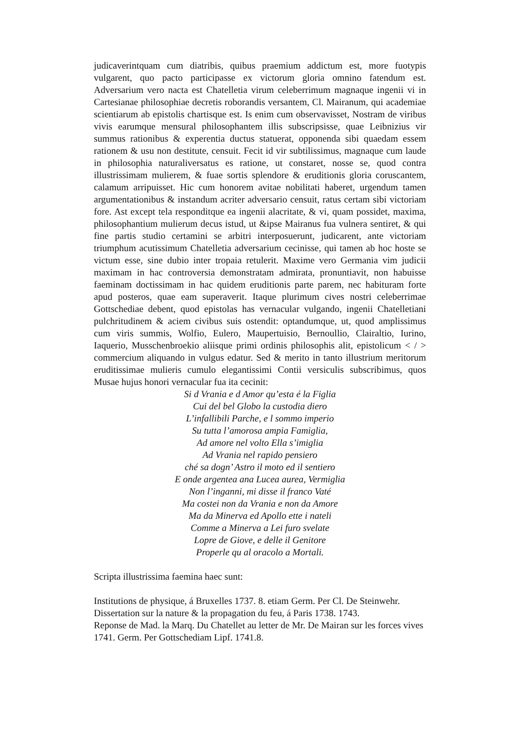judicaverintquam cum diatribis, quibus praemium addictum est, more fuotypis vulgarent, quo pacto participasse ex victorum gloria omnino fatendum est. Adversarium vero nacta est Chatelletia virum celeberrimum magnaque ingenii vi in Cartesianae philosophiae decretis roborandis versantem, Cl. Mairanum, qui academiae scientiarum ab epistolis chartisque est. Is enim cum observavisset, Nostram de viribus vivis earumque mensural philosophantem illis subscripsisse, quae Leibnizius vir summus rationibus & experentia ductus statuerat, opponenda sibi quaedam essem rationem & usu non destitute, censuit. Fecit id vir subtilissimus, magnaque cum laude in philosophia naturaliversatus es ratione, ut constaret, nosse se, quod contra illustrissimam mulierem, & fuae sortis splendore & eruditionis gloria coruscantem, calamum arripuisset. Hic cum honorem avitae nobilitati haberet, urgendum tamen argumentationibus & instandum acriter adversario censuit, ratus certam sibi victoriam fore. Ast except tela responditque ea ingenii alacritate, & vi, quam possidet, maxima, philosophantium mulierum decus istud, ut &ipse Mairanus fua vulnera sentiret, & qui fine partis studio certamini se arbitri interposuerunt, judicarent, ante victoriam triumphum acutissimum Chatelletia adversarium cecinisse, qui tamen ab hoc hoste se victum esse, sine dubio inter tropaia retulerit. Maxime vero Germania vim judicii maximam in hac controversia demonstratam admirata, pronuntiavit, non habuisse faeminam doctissimam in hac quidem eruditionis parte parem, nec habituram forte apud posteros, quae eam superaverit. Itaque plurimum cives nostri celeberrimae Gottschediae debent, quod epistolas has vernacular vulgando, ingenii Chatelletiani pulchritudinem & aciem civibus suis ostendit: optandumque, ut, quod amplissimus cum viris summis, Wolfio, Eulero, Maupertuisio, Bernoullio, Clairaltio, Iurino, Iaquerio, Musschenbroekio aliisque primi ordinis philosophis alit, epistolicum < / > commercium aliquando in vulgus edatur. Sed & merito in tanto illustrium meritorum eruditissimae mulieris cumulo elegantissimi Contii versiculis subscribimus, quos Musae hujus honori vernacular fua ita cecinit:
Si d Vrania e d Amor qu’esta é la Figlia
Cui del bel Globo la custodia diero
L’infallibili Parche, e l sommo imperio
Su tutta l’amorosa ampia Famiglia,
Ad amore nel volto Ella s’imiglia
Ad Vrania nel rapido pensiero
ché sa dogn’ Astro il moto ed il sentiero
E onde argentea ana Lucea aurea, Vermiglia
Non l’inganni, mi disse il franco Vaté
Ma costei non da Vrania e non da Amore
Ma da Minerva ed Apollo ette i nateli
Comme a Minerva a Lei furo svelate
Lopre de Giove, e delle il Genitore
Properle qu al oracolo a Mortali.
Scripta illustrissima faemina haec sunt:
Institutions de physique, á Bruxelles 1737. 8. etiam Germ. Per Cl. De Steinwehr.
Dissertation sur la nature & la propagation du feu, á Paris 1738. 1743.
Reponse de Mad. la Marq. Du Chatellet au letter de Mr. De Mairan sur les forces vives 1741. Germ. Per Gottschediam Lipf. 1741.8.